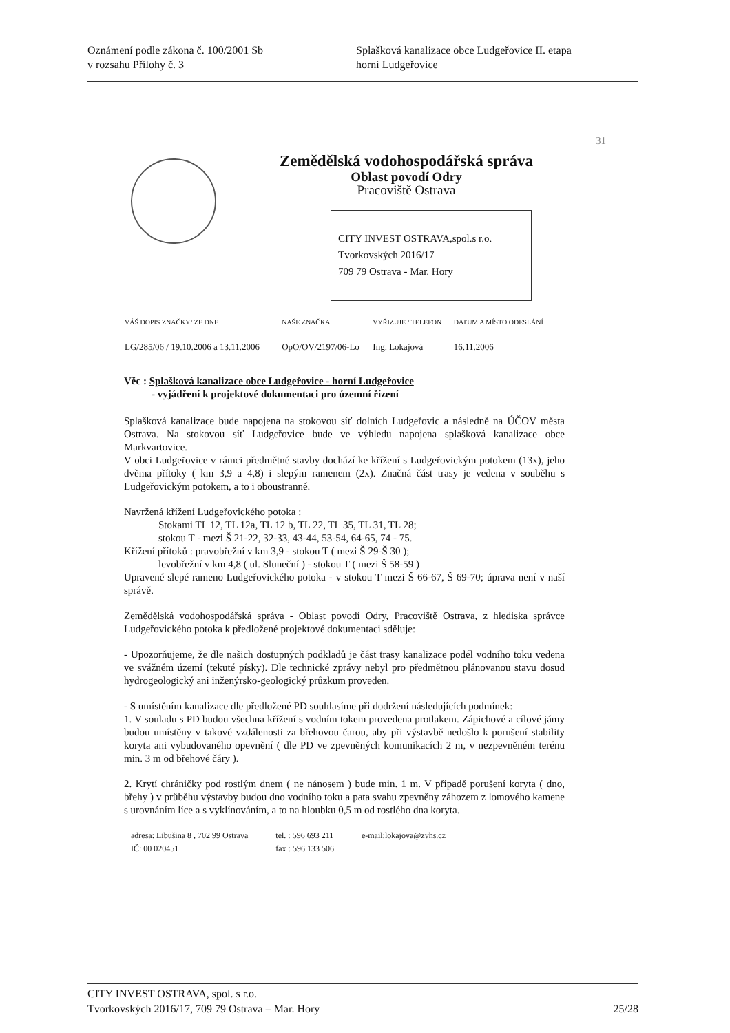Oznámení podle zákona č. 100/2001 Sb
v rozsahu Přílohy č. 3
Splašková kanalizace obce Ludgeřovice II. etapa
horní Ludgeřovice
31
Zemědělská vodohospodářská správa
Oblast povodí Odry
Pracoviště Ostrava
CITY INVEST OSTRAVA,spol.s r.o.
Tvorkovských 2016/17
709 79 Ostrava - Mar. Hory
| VÁŠ DOPIS ZNAČKY/ ZE DNE | NAŠE ZNAČKA | VYŘIZUJE / TELEFON | DATUM A MÍSTO ODESLÁNÍ |
| --- | --- | --- | --- |
| LG/285/06 / 19.10.2006 a 13.11.2006 | OpO/OV/2197/06-Lo | Ing. Lokajová | 16.11.2006 |
Věc : Splašková kanalizace obce Ludgeřovice - horní Ludgeřovice
- vyjádření k projektové dokumentaci pro územní řízení
Splašková kanalizace bude napojena na stokovou síť dolních Ludgeřovic a následně na ÚČOV města Ostrava. Na stokovou síť Ludgeřovice bude ve výhledu napojena splašková kanalizace obce Markvartovice.
V obci Ludgeřovice v rámci předmětné stavby dochází ke křížení s Ludgeřovickým potokem (13x), jeho dvěma přítoky ( km 3,9 a 4,8) i slepým ramenem (2x). Značná část trasy je vedena v souběhu s Ludgeřovickým potokem, a to i oboustranně.
Navržená křížení Ludgeřovického potoka :
Stokami TL 12, TL 12a, TL 12 b, TL 22, TL 35, TL 31, TL 28;
stokou T - mezi Š 21-22, 32-33, 43-44, 53-54, 64-65, 74 - 75.
Křížení přítoků : pravobřežní v km 3,9 - stokou T ( mezi Š 29-Š 30 );
levobřežní v km 4,8 ( ul. Sluneční ) - stokou T ( mezi Š 58-59 )
Upravené slepé rameno Ludgeřovického potoka - v stokou T mezi Š 66-67, Š 69-70; úprava není v naší správě.
Zemědělská vodohospodářská správa - Oblast povodí Odry, Pracoviště Ostrava, z hlediska správce Ludgeřovického potoka k předložené projektové dokumentaci sděluje:
- Upozorňujeme, že dle našich dostupných podkladů je část trasy kanalizace podél vodního toku vedena ve svážném území (tekuté písky). Dle technické zprávy nebyl pro předmětnou plánovanou stavu dosud hydrogeologický ani inženýrsko-geologický průzkum proveden.
- S umístěním kanalizace dle předložené PD souhlasíme při dodržení následujících podmínek:
1. V souladu s PD budou všechna křížení s vodním tokem provedena protlakem. Zápichové a cílové jámy budou umístěny v takové vzdálenosti za břehovou čarou, aby při výstavbě nedošlo k porušení stability koryta ani vybudovaného opevnění ( dle PD ve zpevněných komunikacích 2 m, v nezpevněném terénu min. 3 m od břehové čáry ).
2. Krytí chráničky pod rostlým dnem ( ne nánosem ) bude min. 1 m. V případě porušení koryta ( dno, břehy ) v průběhu výstavby budou dno vodního toku a pata svahu zpevněny záhozem z lomového kamene s urovnáním líce a s vyklínováním, a to na hloubku 0,5 m od rostlého dna koryta.
adresa: Libušina 8 , 702 99 Ostrava
IČ: 00 020451
tel. : 596 693 211
fax : 596 133 506
e-mail:lokajova@zvhs.cz
CITY INVEST OSTRAVA, spol. s r.o.
Tvorkovských 2016/17, 709 79 Ostrava – Mar. Hory 25/28